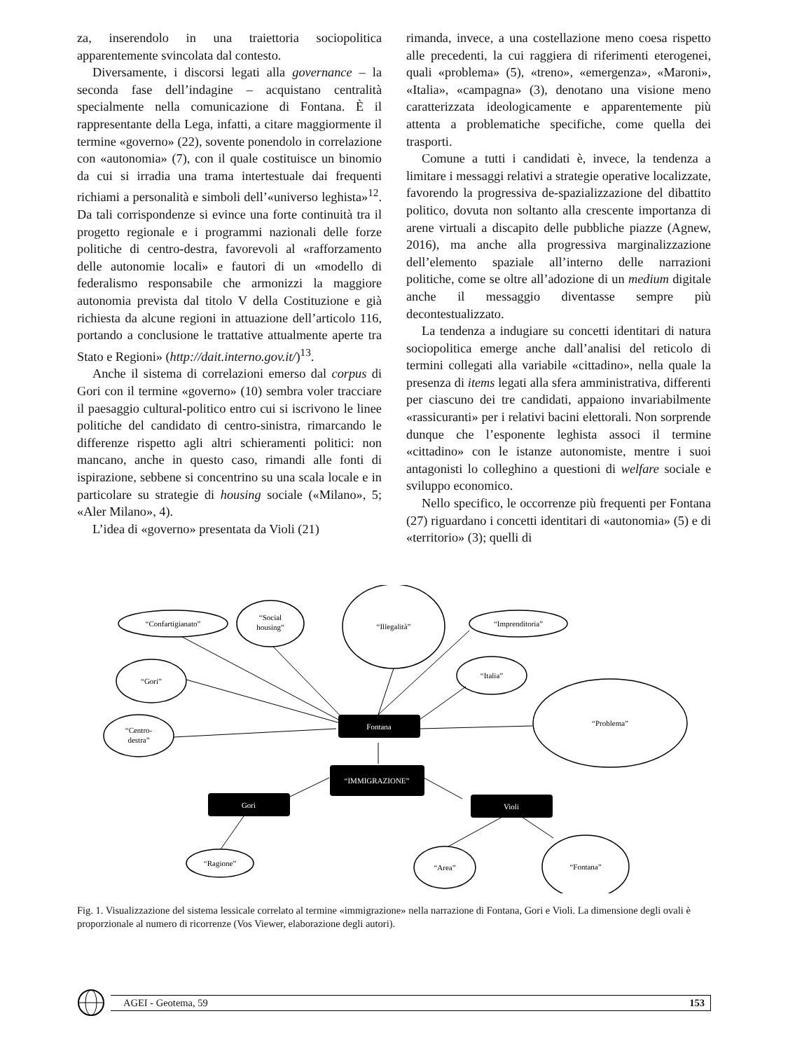za, inserendolo in una traiettoria sociopolitica apparentemente svincolata dal contesto.
Diversamente, i discorsi legati alla governance – la seconda fase dell’indagine – acquistano centralità specialmente nella comunicazione di Fontana. È il rappresentante della Lega, infatti, a citare maggiormente il termine «governo» (22), sovente ponendolo in correlazione con «autonomia» (7), con il quale costituisce un binomio da cui si irradia una trama intertestuale dai frequenti richiami a personalità e simboli dell’«universo leghista»<sup>12</sup>. Da tali corrispondenze si evince una forte continuità tra il progetto regionale e i programmi nazionali delle forze politiche di centro-destra, favorevoli al «rafforzamento delle autonomie locali» e fautori di un «modello di federalismo responsabile che armonizzi la maggiore autonomia prevista dal titolo V della Costituzione e già richiesta da alcune regioni in attuazione dell’articolo 116, portando a conclusione le trattative attualmente aperte tra Stato e Regioni» (http://dait.interno.gov.it/)<sup>13</sup>.
Anche il sistema di correlazioni emerso dal corpus di Gori con il termine «governo» (10) sembra voler tracciare il paesaggio cultural-politico entro cui si iscrivono le linee politiche del candidato di centro-sinistra, rimarcando le differenze rispetto agli altri schieramenti politici: non mancano, anche in questo caso, rimandi alle fonti di ispirazione, sebbene si concentrino su una scala locale e in particolare su strategie di housing sociale («Milano», 5; «Aler Milano», 4).
L’idea di «governo» presentata da Violi (21)
rimanda, invece, a una costellazione meno coesa rispetto alle precedenti, la cui raggiera di riferimenti eterogenei, quali «problema» (5), «treno», «emergenza», «Maroni», «Italia», «campagna» (3), denotano una visione meno caratterizzata ideologicamente e apparentemente più attenta a problematiche specifiche, come quella dei trasporti.
Comune a tutti i candidati è, invece, la tendenza a limitare i messaggi relativi a strategie operative localizzate, favorendo la progressiva de-spazializzazione del dibattito politico, dovuta non soltanto alla crescente importanza di arene virtuali a discapito delle pubbliche piazze (Agnew, 2016), ma anche alla progressiva marginalizzazione dell’elemento spaziale all’interno delle narrazioni politiche, come se oltre all’adozione di un medium digitale anche il messaggio diventasse sempre più decontestualizzato.
La tendenza a indugiare su concetti identitari di natura sociopolitica emerge anche dall’analisi del reticolo di termini collegati alla variabile «cittadino», nella quale la presenza di items legati alla sfera amministrativa, differenti per ciascuno dei tre candidati, appaiono invariabilmente «rassicuranti» per i relativi bacini elettorali. Non sorprende dunque che l’esponente leghista associ il termine «cittadino» con le istanze autonomiste, mentre i suoi antagonisti lo colleghino a questioni di welfare sociale e sviluppo economico.
Nello specifico, le occorrenze più frequenti per Fontana (27) riguardano i concetti identitari di «autonomia» (5) e di «territorio» (3); quelli di
Fontana
“IMMIGRAZIONE”
Gori
Violi
“Confartigianato”
“Social
housing”
“Illegalità”
“Imprenditoria”
“Gori”
“Italia”
“Problema”
“Centro-
destra”
“Ragione”
“Area”
“Fontana”
Fig. 1. Visualizzazione del sistema lessicale correlato al termine «immigrazione» nella narrazione di Fontana, Gori e Violi. La dimensione degli ovali è proporzionale al numero di ricorrenze (Vos Viewer, elaborazione degli autori).
AGEI - Geotema, 59 153